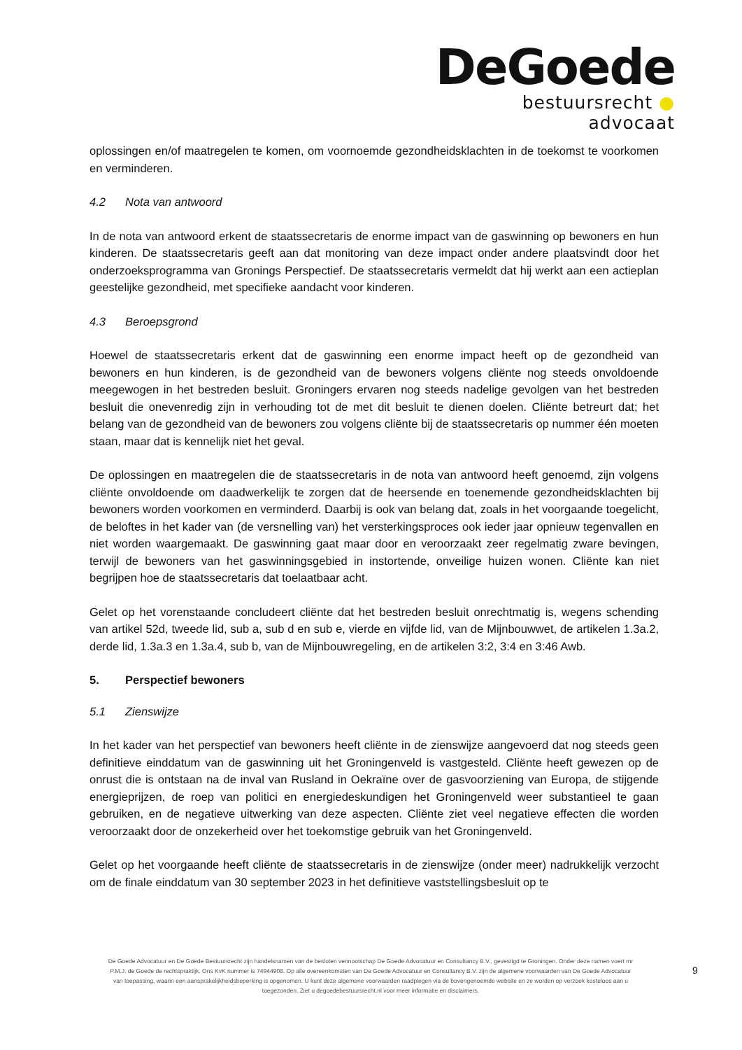DeGoede
bestuursrecht ● advocaat
oplossingen en/of maatregelen te komen, om voornoemde gezondheidsklachten in de toekomst te voorkomen en verminderen.
4.2 Nota van antwoord
In de nota van antwoord erkent de staatssecretaris de enorme impact van de gaswinning op bewoners en hun kinderen. De staatssecretaris geeft aan dat monitoring van deze impact onder andere plaatsvindt door het onderzoeksprogramma van Gronings Perspectief. De staatssecretaris vermeldt dat hij werkt aan een actieplan geestelijke gezondheid, met specifieke aandacht voor kinderen.
4.3 Beroepsgrond
Hoewel de staatssecretaris erkent dat de gaswinning een enorme impact heeft op de gezondheid van bewoners en hun kinderen, is de gezondheid van de bewoners volgens cliënte nog steeds onvoldoende meegewogen in het bestreden besluit. Groningers ervaren nog steeds nadelige gevolgen van het bestreden besluit die onevenredig zijn in verhouding tot de met dit besluit te dienen doelen. Cliënte betreurt dat; het belang van de gezondheid van de bewoners zou volgens cliënte bij de staatssecretaris op nummer één moeten staan, maar dat is kennelijk niet het geval.
De oplossingen en maatregelen die de staatssecretaris in de nota van antwoord heeft genoemd, zijn volgens cliënte onvoldoende om daadwerkelijk te zorgen dat de heersende en toenemende gezondheidsklachten bij bewoners worden voorkomen en verminderd. Daarbij is ook van belang dat, zoals in het voorgaande toegelicht, de beloftes in het kader van (de versnelling van) het versterkingsproces ook ieder jaar opnieuw tegenvallen en niet worden waargemaakt. De gaswinning gaat maar door en veroorzaakt zeer regelmatig zware bevingen, terwijl de bewoners van het gaswinningsgebied in instortende, onveilige huizen wonen. Cliënte kan niet begrijpen hoe de staatssecretaris dat toelaatbaar acht.
Gelet op het vorenstaande concludeert cliënte dat het bestreden besluit onrechtmatig is, wegens schending van artikel 52d, tweede lid, sub a, sub d en sub e, vierde en vijfde lid, van de Mijnbouwwet, de artikelen 1.3a.2, derde lid, 1.3a.3 en 1.3a.4, sub b, van de Mijnbouwregeling, en de artikelen 3:2, 3:4 en 3:46 Awb.
5. Perspectief bewoners
5.1 Zienswijze
In het kader van het perspectief van bewoners heeft cliënte in de zienswijze aangevoerd dat nog steeds geen definitieve einddatum van de gaswinning uit het Groningenveld is vastgesteld. Cliënte heeft gewezen op de onrust die is ontstaan na de inval van Rusland in Oekraïne over de gasvoorziening van Europa, de stijgende energieprijzen, de roep van politici en energiedeskundigen het Groningenveld weer substantieel te gaan gebruiken, en de negatieve uitwerking van deze aspecten. Cliënte ziet veel negatieve effecten die worden veroorzaakt door de onzekerheid over het toekomstige gebruik van het Groningenveld.
Gelet op het voorgaande heeft cliënte de staatssecretaris in de zienswijze (onder meer) nadrukkelijk verzocht om de finale einddatum van 30 september 2023 in het definitieve vaststellingsbesluit op te
De Goede Advocatuur en De Goede Bestuursrecht zijn handelsnamen van de besloten vennootschap De Goede Advocatuur en Consultancy B.V., gevestigd te Groningen. Onder deze namen voert mr P.M.J. de Goede de rechtspraktijk. Ons KvK nummer is 74944908. Op alle overeenkomsten van De Goede Advocatuur en Consultancy B.V. zijn de algemene voorwaarden van De Goede Advocatuur van toepassing, waarin een aansprakelijkheidsbeperking is opgenomen. U kunt deze algemene voorwaarden raadplegen via de bovengenoemde website en ze worden op verzoek kosteloos aan u toegezonden. Ziet u degoedebestuursrecht.nl voor meer informatie en disclaimers.
9